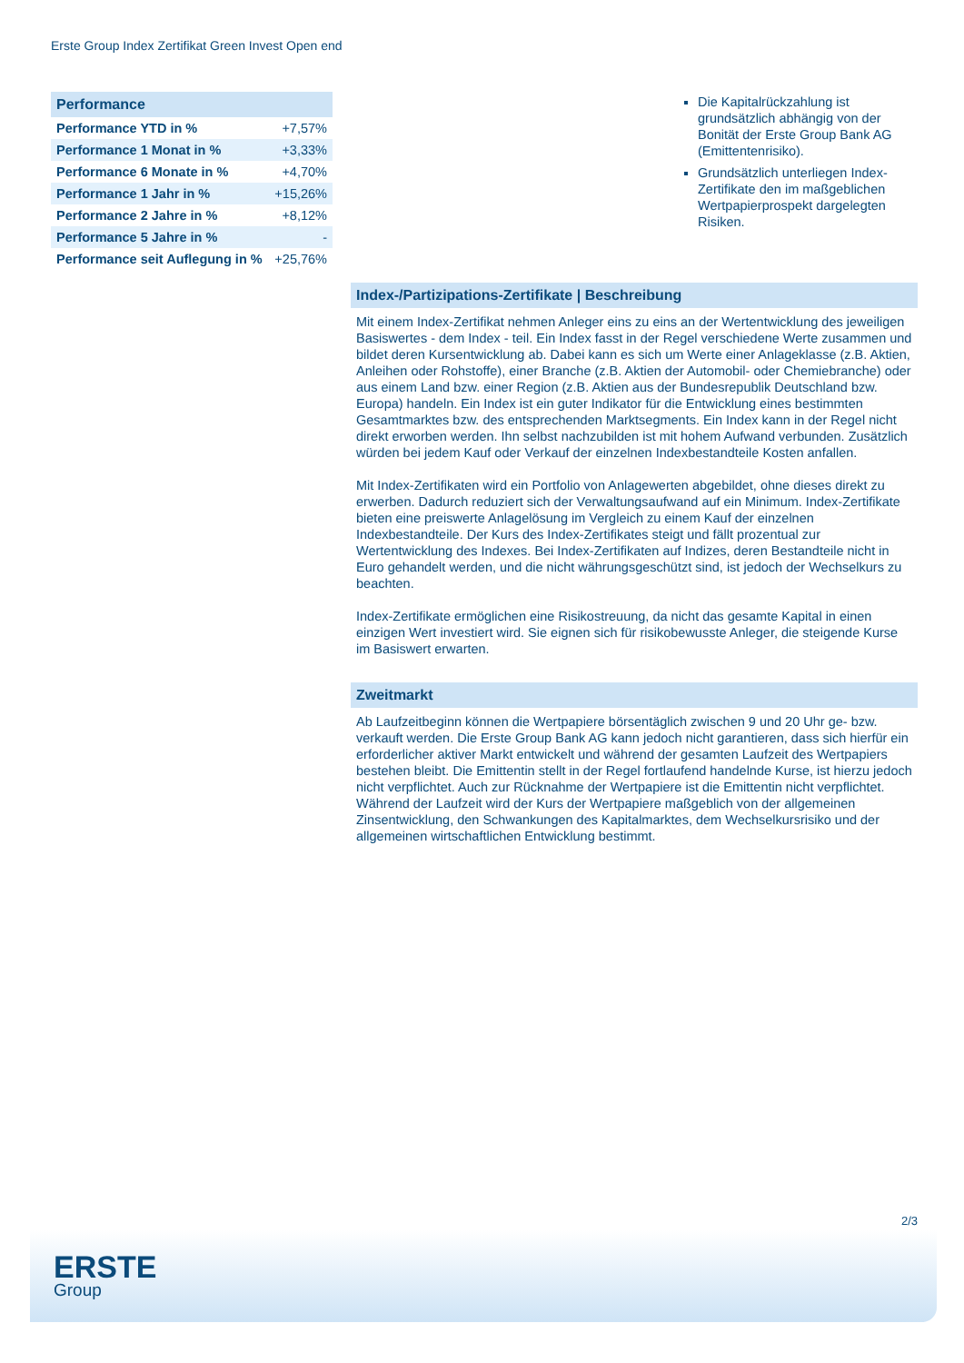Erste Group Index Zertifikat Green Invest Open end
| Performance | |
| --- | --- |
| Performance YTD in % | +7,57% |
| Performance 1 Monat in % | +3,33% |
| Performance 6 Monate in % | +4,70% |
| Performance 1 Jahr in % | +15,26% |
| Performance 2 Jahre in % | +8,12% |
| Performance 5 Jahre in % | - |
| Performance seit Auflegung in % | +25,76% |
Die Kapitalrückzahlung ist grundsätzlich abhängig von der Bonität der Erste Group Bank AG (Emittentenrisiko).
Grundsätzlich unterliegen Index-Zertifikate den im maßgeblichen Wertpapierprospekt dargelegten Risiken.
Index-/Partizipations-Zertifikate | Beschreibung
Mit einem Index-Zertifikat nehmen Anleger eins zu eins an der Wertentwicklung des jeweiligen Basiswertes - dem Index - teil. Ein Index fasst in der Regel verschiedene Werte zusammen und bildet deren Kursentwicklung ab. Dabei kann es sich um Werte einer Anlageklasse (z.B. Aktien, Anleihen oder Rohstoffe), einer Branche (z.B. Aktien der Automobil- oder Chemiebranche) oder aus einem Land bzw. einer Region (z.B. Aktien aus der Bundesrepublik Deutschland bzw. Europa) handeln. Ein Index ist ein guter Indikator für die Entwicklung eines bestimmten Gesamtmarktes bzw. des entsprechenden Marktsegments. Ein Index kann in der Regel nicht direkt erworben werden. Ihn selbst nachzubilden ist mit hohem Aufwand verbunden. Zusätzlich würden bei jedem Kauf oder Verkauf der einzelnen Indexbestandteile Kosten anfallen.
Mit Index-Zertifikaten wird ein Portfolio von Anlagewerten abgebildet, ohne dieses direkt zu erwerben. Dadurch reduziert sich der Verwaltungsaufwand auf ein Minimum. Index-Zertifikate bieten eine preiswerte Anlagelösung im Vergleich zu einem Kauf der einzelnen Indexbestandteile. Der Kurs des Index-Zertifikates steigt und fällt prozentual zur Wertentwicklung des Indexes. Bei Index-Zertifikaten auf Indizes, deren Bestandteile nicht in Euro gehandelt werden, und die nicht währungsgeschützt sind, ist jedoch der Wechselkurs zu beachten.
Index-Zertifikate ermöglichen eine Risikostreuung, da nicht das gesamte Kapital in einen einzigen Wert investiert wird. Sie eignen sich für risikobewusste Anleger, die steigende Kurse im Basiswert erwarten.
Zweitmarkt
Ab Laufzeitbeginn können die Wertpapiere börsentäglich zwischen 9 und 20 Uhr ge- bzw. verkauft werden. Die Erste Group Bank AG kann jedoch nicht garantieren, dass sich hierfür ein erforderlicher aktiver Markt entwickelt und während der gesamten Laufzeit des Wertpapiers bestehen bleibt. Die Emittentin stellt in der Regel fortlaufend handelnde Kurse, ist hierzu jedoch nicht verpflichtet. Auch zur Rücknahme der Wertpapiere ist die Emittentin nicht verpflichtet. Während der Laufzeit wird der Kurs der Wertpapiere maßgeblich von der allgemeinen Zinsentwicklung, den Schwankungen des Kapitalmarktes, dem Wechselkursrisiko und der allgemeinen wirtschaftlichen Entwicklung bestimmt.
2/3
ERSTE
Group